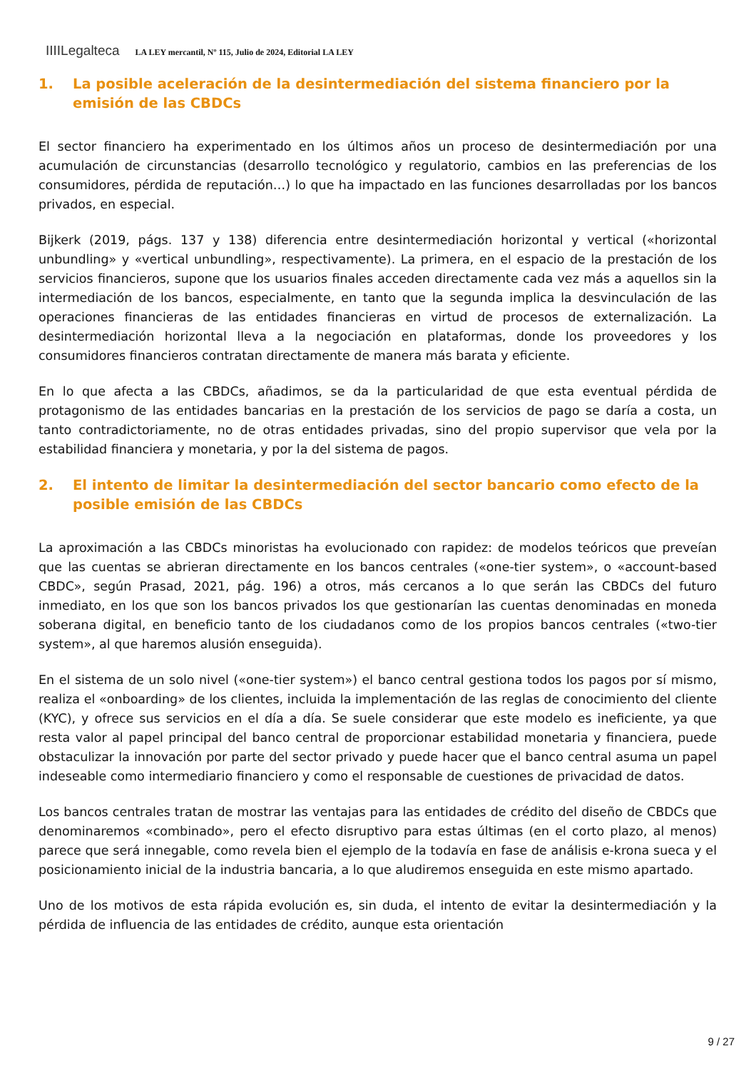IIIILegalteca LA LEY mercantil, Nº 115, Julio de 2024, Editorial LA LEY
1. La posible aceleración de la desintermediación del sistema financiero por la emisión de las CBDCs
El sector financiero ha experimentado en los últimos años un proceso de desintermediación por una acumulación de circunstancias (desarrollo tecnológico y regulatorio, cambios en las preferencias de los consumidores, pérdida de reputación…) lo que ha impactado en las funciones desarrolladas por los bancos privados, en especial.
Bijkerk (2019, págs. 137 y 138) diferencia entre desintermediación horizontal y vertical («horizontal unbundling» y «vertical unbundling», respectivamente). La primera, en el espacio de la prestación de los servicios financieros, supone que los usuarios finales acceden directamente cada vez más a aquellos sin la intermediación de los bancos, especialmente, en tanto que la segunda implica la desvinculación de las operaciones financieras de las entidades financieras en virtud de procesos de externalización. La desintermediación horizontal lleva a la negociación en plataformas, donde los proveedores y los consumidores financieros contratan directamente de manera más barata y eficiente.
En lo que afecta a las CBDCs, añadimos, se da la particularidad de que esta eventual pérdida de protagonismo de las entidades bancarias en la prestación de los servicios de pago se daría a costa, un tanto contradictoriamente, no de otras entidades privadas, sino del propio supervisor que vela por la estabilidad financiera y monetaria, y por la del sistema de pagos.
2. El intento de limitar la desintermediación del sector bancario como efecto de la posible emisión de las CBDCs
La aproximación a las CBDCs minoristas ha evolucionado con rapidez: de modelos teóricos que preveían que las cuentas se abrieran directamente en los bancos centrales («one-tier system», o «account-based CBDC», según Prasad, 2021, pág. 196) a otros, más cercanos a lo que serán las CBDCs del futuro inmediato, en los que son los bancos privados los que gestionarían las cuentas denominadas en moneda soberana digital, en beneficio tanto de los ciudadanos como de los propios bancos centrales («two-tier system», al que haremos alusión enseguida).
En el sistema de un solo nivel («one-tier system») el banco central gestiona todos los pagos por sí mismo, realiza el «onboarding» de los clientes, incluida la implementación de las reglas de conocimiento del cliente (KYC), y ofrece sus servicios en el día a día. Se suele considerar que este modelo es ineficiente, ya que resta valor al papel principal del banco central de proporcionar estabilidad monetaria y financiera, puede obstaculizar la innovación por parte del sector privado y puede hacer que el banco central asuma un papel indeseable como intermediario financiero y como el responsable de cuestiones de privacidad de datos.
Los bancos centrales tratan de mostrar las ventajas para las entidades de crédito del diseño de CBDCs que denominaremos «combinado», pero el efecto disruptivo para estas últimas (en el corto plazo, al menos) parece que será innegable, como revela bien el ejemplo de la todavía en fase de análisis e-krona sueca y el posicionamiento inicial de la industria bancaria, a lo que aludiremos enseguida en este mismo apartado.
Uno de los motivos de esta rápida evolución es, sin duda, el intento de evitar la desintermediación y la pérdida de influencia de las entidades de crédito, aunque esta orientación
9 / 27